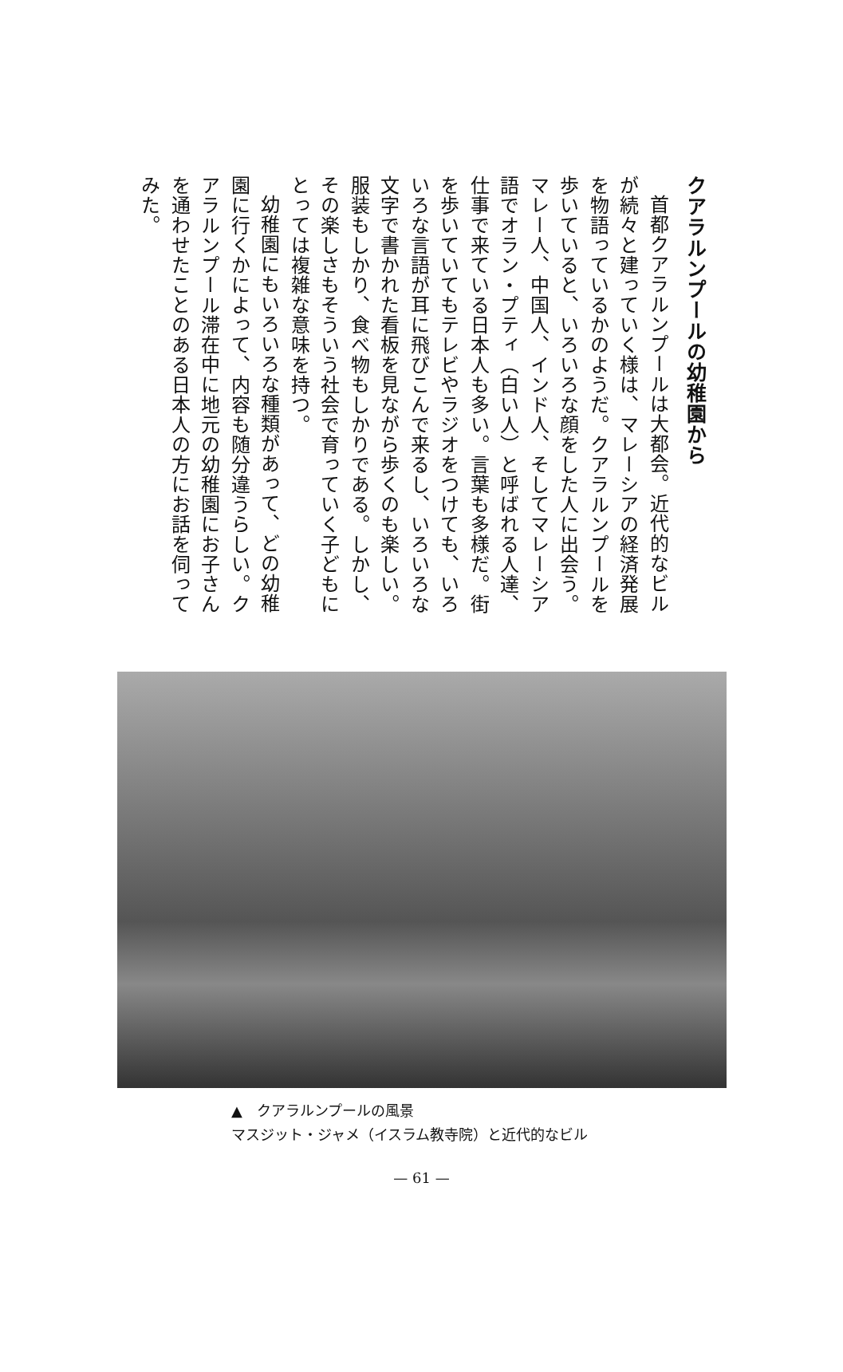クアラルンプールの幼稚園から
首都クアラルンプールは大都会。近代的なビルが続々と建っていく様は、マレーシアの経済発展を物語っているかのようだ。クアラルンプールを歩いていると、いろいろな顔をした人に出会う。マレー人、中国人、インド人、そしてマレーシア語でオラン・プティ（白い人）と呼ばれる人達、仕事で来ている日本人も多い。言葉も多様だ。街を歩いていてもテレビやラジオをつけても、いろいろな言語が耳に飛びこんで来るし、いろいろな文字で書かれた看板を見ながら歩くのも楽しい。服装もしかり、食べ物もしかりである。しかし、その楽しさもそういう社会で育っていく子どもにとっては複雑な意味を持つ。
幼稚園にもいろいろな種類があって、どの幼稚園に行くかによって、内容も随分違うらしい。クアラルンプール滞在中に地元の幼稚園にお子さんを通わせたことのある日本人の方にお話を伺ってみた。
▲　クアラルンプールの風景
マスジット・ジャメ（イスラム教寺院）と近代的なビル
— 61 —